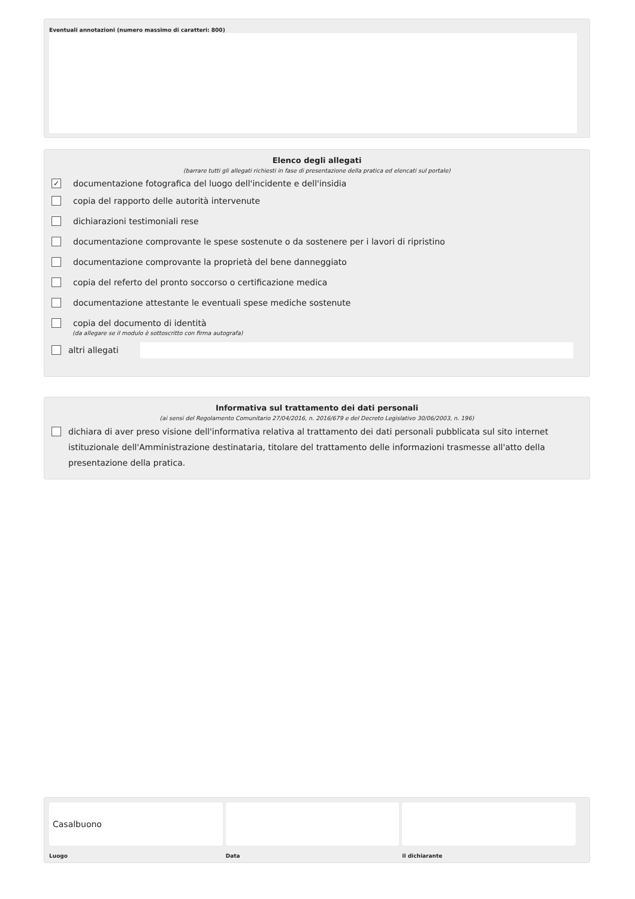Eventuali annotazioni (numero massimo di caratteri: 800)
Elenco degli allegati
(barrare tutti gli allegati richiesti in fase di presentazione della pratica ed elencati sul portale)
✓
documentazione fotografica del luogo dell'incidente e dell'insidia
copia del rapporto delle autorità intervenute
dichiarazioni testimoniali rese
documentazione comprovante le spese sostenute o da sostenere per i lavori di ripristino
documentazione comprovante la proprietà del bene danneggiato
copia del referto del pronto soccorso o certificazione medica
documentazione attestante le eventuali spese mediche sostenute
copia del documento di identità
(da allegare se il modulo è sottoscritto con firma autografa)
altri allegati
Informativa sul trattamento dei dati personali
(ai sensi del Regolamento Comunitario 27/04/2016, n. 2016/679 e del Decreto Legislativo 30/06/2003, n. 196)
dichiara di aver preso visione dell'informativa relativa al trattamento dei dati personali pubblicata sul sito internet istituzionale dell'Amministrazione destinataria, titolare del trattamento delle informazioni trasmesse all'atto della presentazione della pratica.
Casalbuono
Luogo
Data il dichiarante